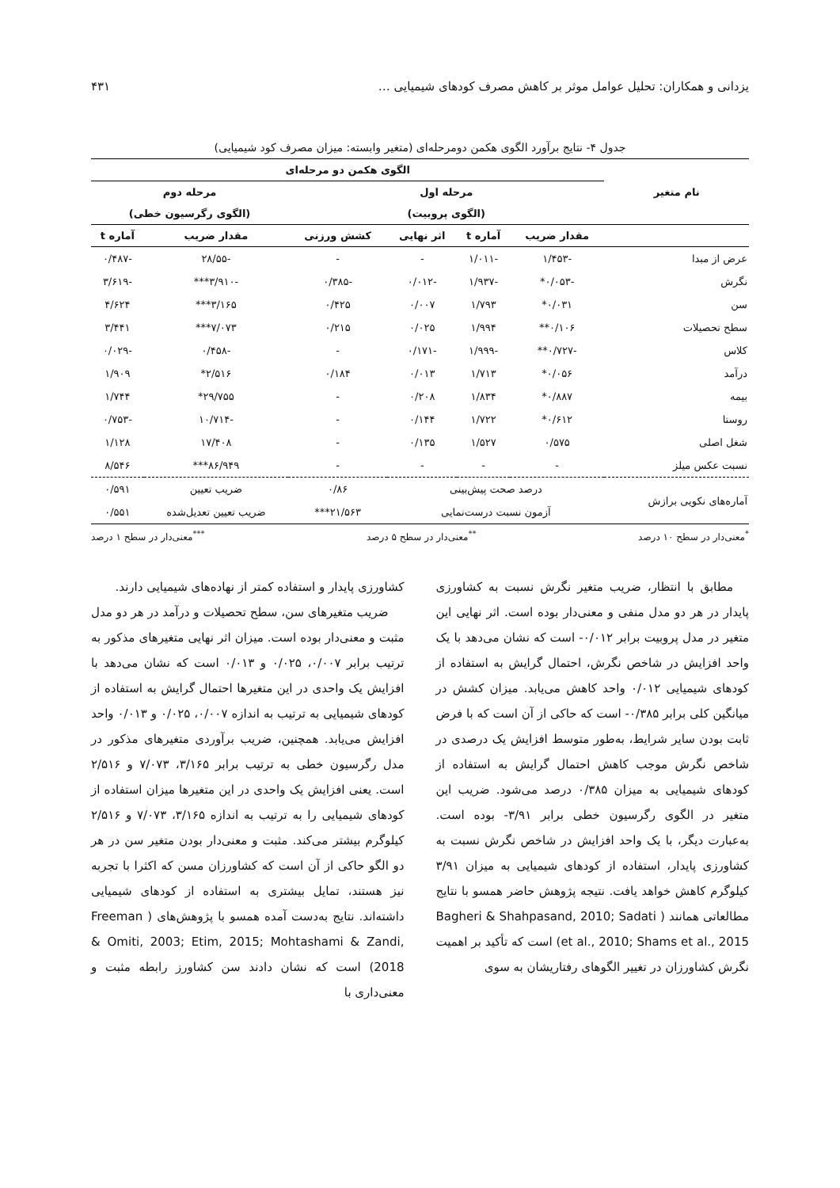یزدانی و همکاران: تحلیل عوامل موثر بر کاهش مصرف کودهای شیمیایی … ۴۳۱
جدول ۴- نتایج برآورد الگوی هکمن دومرحله‌ای (متغیر وابسته: میزان مصرف کود شیمیایی)
| نام متغیر | الگوی هکمن دو مرحله‌ای | | | | | |
| --- | --- | --- | --- | --- | --- | --- |
| | مرحله اول | | | | مرحله دوم | |
| | (الگوی پروبیت) | | | | (الگوی رگرسیون خطی) | |
| | مقدار ضریب | آماره t | اثر نهایی | کشش ورزنی | مقدار ضریب | آماره t |
| عرض از مبدا | -۱/۴۵۳ | -۱/۰۱۱ | - | - | -۲۸/۵۵ | -۰/۴۸۷ |
| نگرش | -۰/۰۵۳* | -۱/۹۳۷ | -۰/۰۱۲ | -۰/۳۸۵ | -۳/۹۱۰*** | -۳/۶۱۹ |
| سن | ۰/۰۳۱* | ۱/۷۹۳ | ۰/۰۰۷ | ۰/۴۲۵ | ۳/۱۶۵*** | ۴/۶۲۴ |
| سطح تحصیلات | ۰/۱۰۶** | ۱/۹۹۴ | ۰/۰۲۵ | ۰/۲۱۵ | ۷/۰۷۳*** | ۳/۴۴۱ |
| کلاس | -۰/۷۲۷** | -۱/۹۹۹ | -۰/۱۷۱ | - | -۰/۴۵۸ | -۰/۰۲۹ |
| درآمد | ۰/۰۵۶* | ۱/۷۱۳ | ۰/۰۱۳ | ۰/۱۸۴ | ۲/۵۱۶* | ۱/۹۰۹ |
| بیمه | ۰/۸۸۷* | ۱/۸۳۴ | ۰/۲۰۸ | - | ۲۹/۷۵۵* | ۱/۷۴۴ |
| روستا | ۰/۶۱۲* | ۱/۷۲۲ | ۰/۱۴۴ | - | -۱۰/۷۱۴ | -۰/۷۵۳ |
| شغل اصلی | ۰/۵۷۵ | ۱/۵۲۷ | ۰/۱۳۵ | - | ۱۷/۴۰۸ | ۱/۱۲۸ |
| نسبت عکس میلز | - | - | - | - | ۸۶/۹۴۹*** | ۸/۵۴۶ |
| آماره‌های نکویی برازش | درصد صحت پیش‌بینی | | | ۰/۸۶ | ضریب تعیین | ۰/۵۹۱ |
| | آزمون نسبت درست‌نمایی | | | ۲۱/۵۶۳*** | ضریب تعیین تعدیل‌شده | ۰/۵۵۱ |
<sup>*</sup> معنی‌دار در سطح ۱۰ درصد<sup>**</sup>معنی‌دار در سطح ۵ درصد<sup>***</sup>معنی‌دار در سطح ۱ درصد
مطابق با انتظار، ضریب متغیر نگرش نسبت به کشاورزی پایدار در هر دو مدل منفی و معنی‌دار بوده است. اثر نهایی این متغیر در مدل پروبیت برابر ۰/۰۱۲- است که نشان می‌دهد با یک واحد افزایش در شاخص نگرش، احتمال گرایش به استفاده از کودهای شیمیایی ۰/۰۱۲ واحد کاهش می‌یابد. میزان کشش در میانگین کلی برابر ۰/۳۸۵- است که حاکی از آن است که با فرض ثابت بودن سایر شرایط، به‌طور متوسط افزایش یک درصدی در شاخص نگرش موجب کاهش احتمال گرایش به استفاده از کودهای شیمیایی به میزان ۰/۳۸۵ درصد می‌شود. ضریب این متغیر در الگوی رگرسیون خطی برابر ۳/۹۱- بوده است. به‌عبارت دیگر، با یک واحد افزایش در شاخص نگرش نسبت به کشاورزی پایدار، استفاده از کودهای شیمیایی به میزان ۳/۹۱ کیلوگرم کاهش خواهد یافت. نتیجه پژوهش حاضر همسو با نتایج مطالعاتی همانند ( Bagheri & Shahpasand, 2010; Sadati et al., 2010; Shams et al., 2015) است که تأکید بر اهمیت نگرش کشاورزان در تغییر الگوهای رفتاریشان به سوی
کشاورزی پایدار و استفاده کمتر از نهاده‌های شیمیایی دارند.
ضریب متغیرهای سن، سطح تحصیلات و درآمد در هر دو مدل مثبت و معنی‌دار بوده است. میزان اثر نهایی متغیرهای مذکور به ترتیب برابر ۰/۰۰۷، ۰/۰۲۵ و ۰/۰۱۳ است که نشان می‌دهد با افزایش یک واحدی در این متغیرها احتمال گرایش به استفاده از کودهای شیمیایی به ترتیب به اندازه ۰/۰۰۷، ۰/۰۲۵ و ۰/۰۱۳ واحد افزایش می‌یابد. همچنین، ضریب برآوردی متغیرهای مذکور در مدل رگرسیون خطی به ترتیب برابر ۳/۱۶۵، ۷/۰۷۳ و ۲/۵۱۶ است. یعنی افزایش یک واحدی در این متغیرها میزان استفاده از کودهای شیمیایی را به ترتیب به اندازه ۳/۱۶۵، ۷/۰۷۳ و ۲/۵۱۶ کیلوگرم بیشتر می‌کند. مثبت و معنی‌دار بودن متغیر سن در هر دو الگو حاکی از آن است که کشاورزان مسن که اکثرا با تجربه نیز هستند، تمایل بیشتری به استفاده از کودهای شیمیایی داشته‌اند. نتایج به‌دست آمده همسو با پژوهش‌های ( Freeman & Omiti, 2003; Etim, 2015; Mohtashami & Zandi, 2018) است که نشان دادند سن کشاورز رابطه مثبت و معنی‌داری با